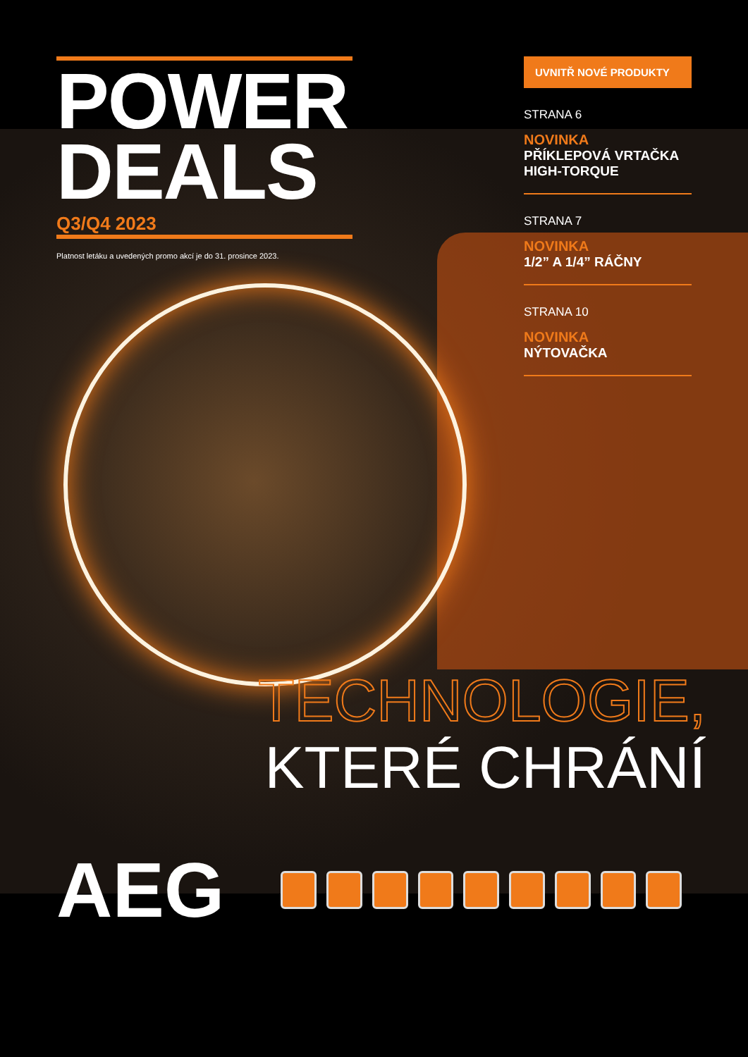POWER
DEALS
Q3/Q4 2023
Platnost letáku a uvedených promo akcí je do 31. prosince 2023.
UVNITŘ NOVÉ PRODUKTY
STRANA 6
NOVINKA
PŘÍKLEPOVÁ VRTAČKA HIGH-TORQUE
STRANA 7
NOVINKA
1/2” A 1/4” RÁČNY
STRANA 10
NOVINKA
NÝTOVAČKA
TECHNOLOGIE,
KTERÉ CHRÁNÍ
AEG